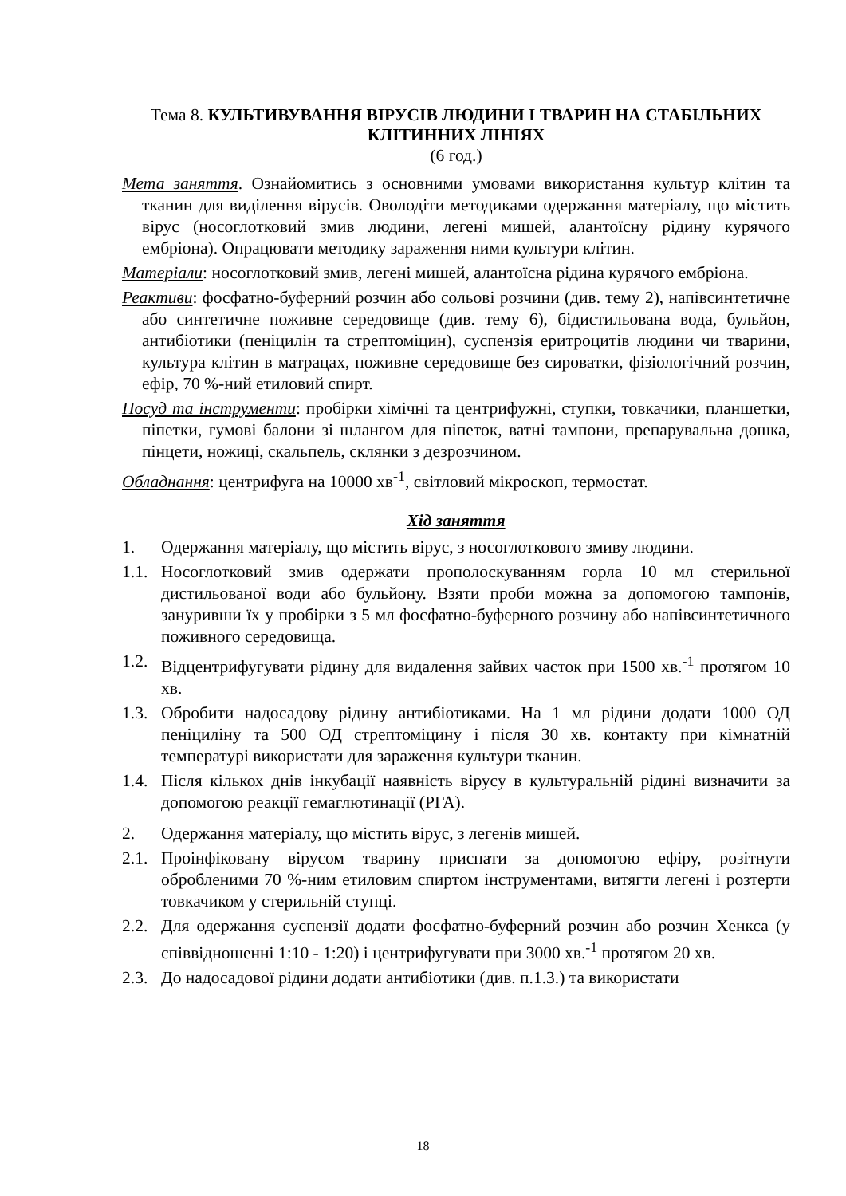Тема 8. КУЛЬТИВУВАННЯ ВІРУСІВ ЛЮДИНИ І ТВАРИН НА СТАБІЛЬНИХ КЛІТИННИХ ЛІНІЯХ
(6 год.)
Мета заняття. Ознайомитись з основними умовами використання культур клітин та тканин для виділення вірусів. Оволодіти методиками одержання матеріалу, що містить вірус (носоглотковий змив людини, легені мишей, алантоїсну рідину курячого ембріона). Опрацювати методику зараження ними культури клітин.
Матеріали: носоглотковий змив, легені мишей, алантоїсна рідина курячого ембріона.
Реактиви: фосфатно-буферний розчин або сольові розчини (див. тему 2), напівсинтетичне або синтетичне поживне середовище (див. тему 6), бідистильована вода, бульйон, антибіотики (пеніцилін та стрептоміцин), суспензія еритроцитів людини чи тварини, культура клітин в матрацах, поживне середовище без сироватки, фізіологічний розчин, ефір, 70 %-ний етиловий спирт.
Посуд та інструменти: пробірки хімічні та центрифужні, ступки, товкачики, планшетки, піпетки, гумові балони зі шлангом для піпеток, ватні тампони, препарувальна дошка, пінцети, ножиці, скальпель, склянки з дезрозчином.
Обладнання: центрифуга на 10000 хв<sup>-1</sup>, світловий мікроскоп, термостат.
Хід заняття
1. Одержання матеріалу, що містить вірус, з носоглоткового змиву людини.
1.1. Носоглотковий змив одержати прополоскуванням горла 10 мл стерильної дистильованої води або бульйону. Взяти проби можна за допомогою тампонів, зануривши їх у пробірки з 5 мл фосфатно-буферного розчину або напівсинтетичного поживного середовища.
1.2. Відцентрифугувати рідину для видалення зайвих часток при 1500 хв.<sup>-1</sup> протягом 10 хв.
1.3. Обробити надосадову рідину антибіотиками. На 1 мл рідини додати 1000 ОД пеніциліну та 500 ОД стрептоміцину і після 30 хв. контакту при кімнатній температурі використати для зараження культури тканин.
1.4. Після кількох днів інкубації наявність вірусу в культуральній рідині визначити за допомогою реакції гемаглютинації (РГА).
2. Одержання матеріалу, що містить вірус, з легенів мишей.
2.1. Проінфіковану вірусом тварину приспати за допомогою ефіру, розітнути обробленими 70 %-ним етиловим спиртом інструментами, витягти легені і розтерти товкачиком у стерильній ступці.
2.2. Для одержання суспензії додати фосфатно-буферний розчин або розчин Хенкса (у співвідношенні 1:10 - 1:20) і центрифугувати при 3000 хв.<sup>-1</sup> протягом 20 хв.
2.3. До надосадової рідини додати антибіотики (див. п.1.3.) та використати
18